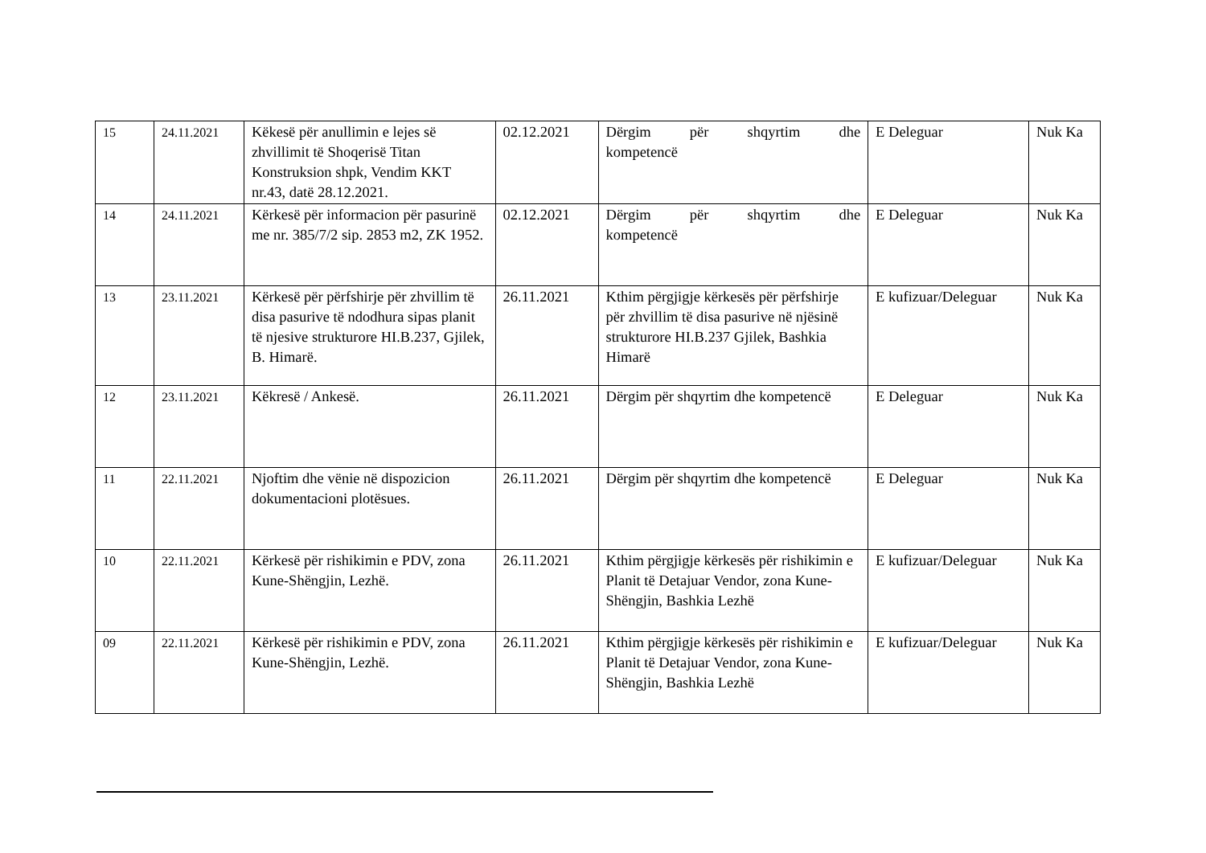| 15 | 24.11.2021 | Këkesë për anullimin e lejes së zhvillimit të Shoqerisë Titan Konstruksion shpk, Vendim KKT nr.43, datë 28.12.2021. | 02.12.2021 | Dërgim për shqyrtim dhe kompetencë | E Deleguar | Nuk Ka |
| 14 | 24.11.2021 | Kërkesë për informacion për pasurinë me nr. 385/7/2 sip. 2853 m2, ZK 1952. | 02.12.2021 | Dërgim për shqyrtim dhe kompetencë | E Deleguar | Nuk Ka |
| 13 | 23.11.2021 | Kërkesë për përfshirje për zhvillim të disa pasurive të ndodhura sipas planit të njesive strukturore HI.B.237, Gjilek, B. Himarë. | 26.11.2021 | Kthim përgjigje kërkesës për përfshirje për zhvillim të disa pasurive në njësinë strukturore HI.B.237 Gjilek, Bashkia Himarë | E kufizuar/Deleguar | Nuk Ka |
| 12 | 23.11.2021 | Këkresë / Ankesë. | 26.11.2021 | Dërgim për shqyrtim dhe kompetencë | E Deleguar | Nuk Ka |
| 11 | 22.11.2021 | Njoftim dhe vënie në dispozicion dokumentacioni plotësues. | 26.11.2021 | Dërgim për shqyrtim dhe kompetencë | E Deleguar | Nuk Ka |
| 10 | 22.11.2021 | Kërkesë për rishikimin e PDV, zona Kune-Shëngjin, Lezhë. | 26.11.2021 | Kthim përgjigje kërkesës për rishikimin e Planit të Detajuar Vendor, zona Kune-Shëngjin, Bashkia Lezhë | E kufizuar/Deleguar | Nuk Ka |
| 09 | 22.11.2021 | Kërkesë për rishikimin e PDV, zona Kune-Shëngjin, Lezhë. | 26.11.2021 | Kthim përgjigje kërkesës për rishikimin e Planit të Detajuar Vendor, zona Kune-Shëngjin, Bashkia Lezhë | E kufizuar/Deleguar | Nuk Ka |